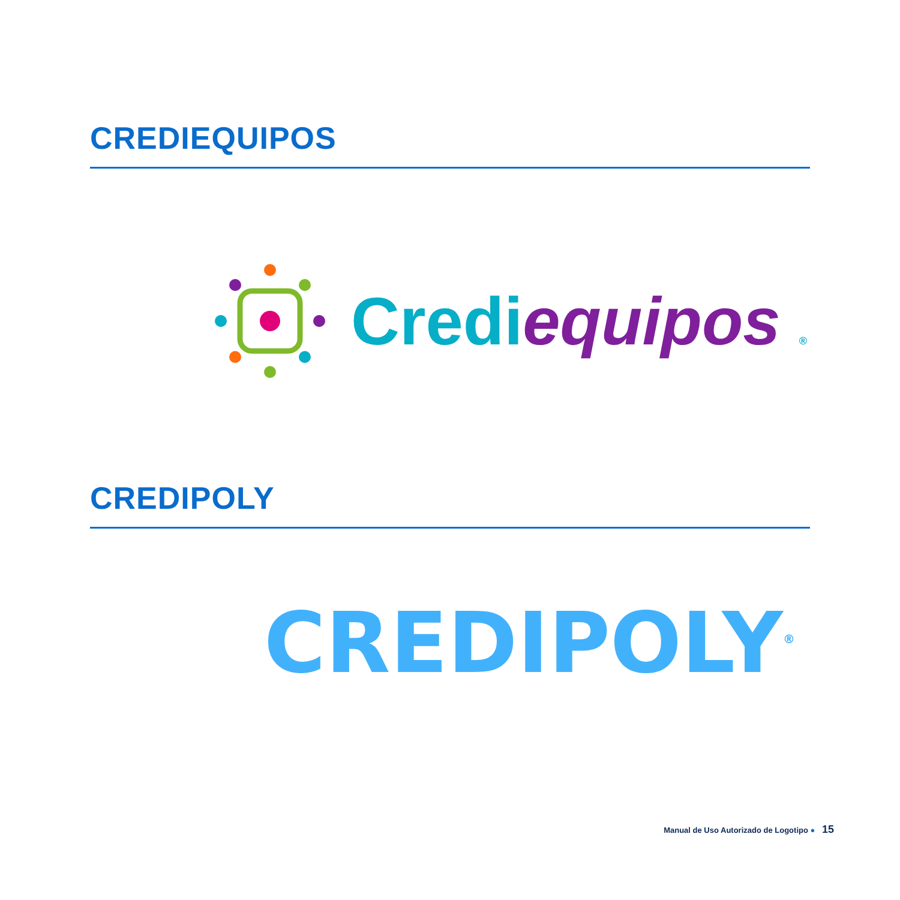CREDIEQUIPOS
Credi equipos ®
CREDIPOLY
CREDIPOLY<sup>®</sup>
Manual de Uso Autorizado de Logotipo ● 15